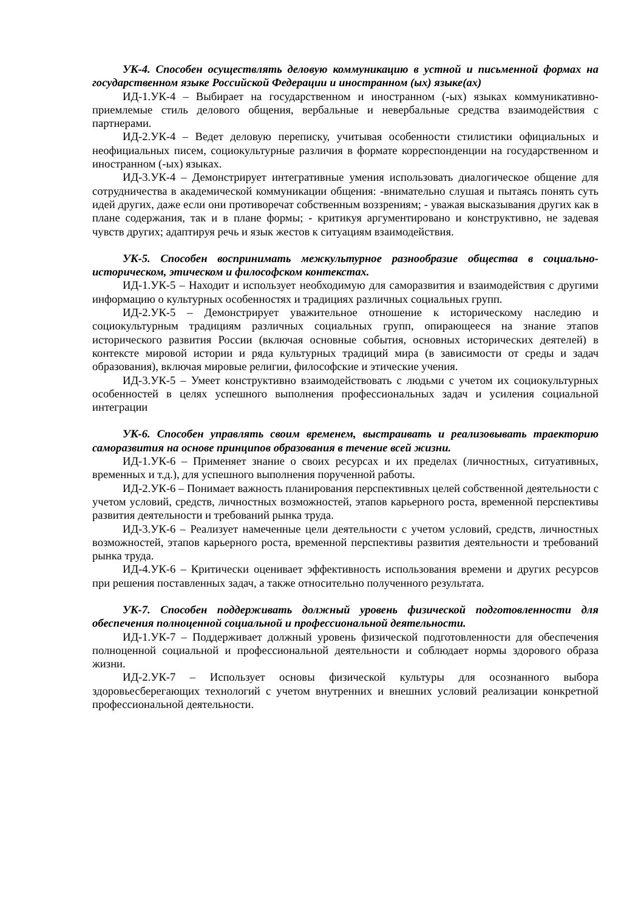УК-4. Способен осуществлять деловую коммуникацию в устной и письменной формах на государственном языке Российской Федерации и иностранном (ых) языке(ах)
ИД-1.УК-4 – Выбирает на государственном и иностранном (-ых) языках коммуникативно-приемлемые стиль делового общения, вербальные и невербальные средства взаимодействия с партнерами.
ИД-2.УК-4 – Ведет деловую переписку, учитывая особенности стилистики официальных и неофициальных писем, социокультурные различия в формате корреспонденции на государственном и иностранном (-ых) языках.
ИД-3.УК-4 – Демонстрирует интегративные умения использовать диалогическое общение для сотрудничества в академической коммуникации общения: -внимательно слушая и пытаясь понять суть идей других, даже если они противоречат собственным воззрениям; - уважая высказывания других как в плане содержания, так и в плане формы; - критикуя аргументировано и конструктивно, не задевая чувств других; адаптируя речь и язык жестов к ситуациям взаимодействия.
УК-5. Способен воспринимать межкультурное разнообразие общества в социально-историческом, этическом и философском контекстах.
ИД-1.УК-5 – Находит и использует необходимую для саморазвития и взаимодействия с другими информацию о культурных особенностях и традициях различных социальных групп.
ИД-2.УК-5 – Демонстрирует уважительное отношение к историческому наследию и социокультурным традициям различных социальных групп, опирающееся на знание этапов исторического развития России (включая основные события, основных исторических деятелей) в контексте мировой истории и ряда культурных традиций мира (в зависимости от среды и задач образования), включая мировые религии, философские и этические учения.
ИД-3.УК-5 – Умеет конструктивно взаимодействовать с людьми с учетом их социокультурных особенностей в целях успешного выполнения профессиональных задач и усиления социальной интеграции
УК-6. Способен управлять своим временем, выстраивать и реализовывать траекторию саморазвития на основе принципов образования в течение всей жизни.
ИД-1.УК-6 – Применяет знание о своих ресурсах и их пределах (личностных, ситуативных, временных и т.д.), для успешного выполнения порученной работы.
ИД-2.УК-6 – Понимает важность планирования перспективных целей собственной деятельности с учетом условий, средств, личностных возможностей, этапов карьерного роста, временной перспективы развития деятельности и требований рынка труда.
ИД-3.УК-6 – Реализует намеченные цели деятельности с учетом условий, средств, личностных возможностей, этапов карьерного роста, временной перспективы развития деятельности и требований рынка труда.
ИД-4.УК-6 – Критически оценивает эффективность использования времени и других ресурсов при решения поставленных задач, а также относительно полученного результата.
УК-7. Способен поддерживать должный уровень физической подготовленности для обеспечения полноценной социальной и профессиональной деятельности.
ИД-1.УК-7 – Поддерживает должный уровень физической подготовленности для обеспечения полноценной социальной и профессиональной деятельности и соблюдает нормы здорового образа жизни.
ИД-2.УК-7 – Использует основы физической культуры для осознанного выбора здоровьесберегающих технологий с учетом внутренних и внешних условий реализации конкретной профессиональной деятельности.